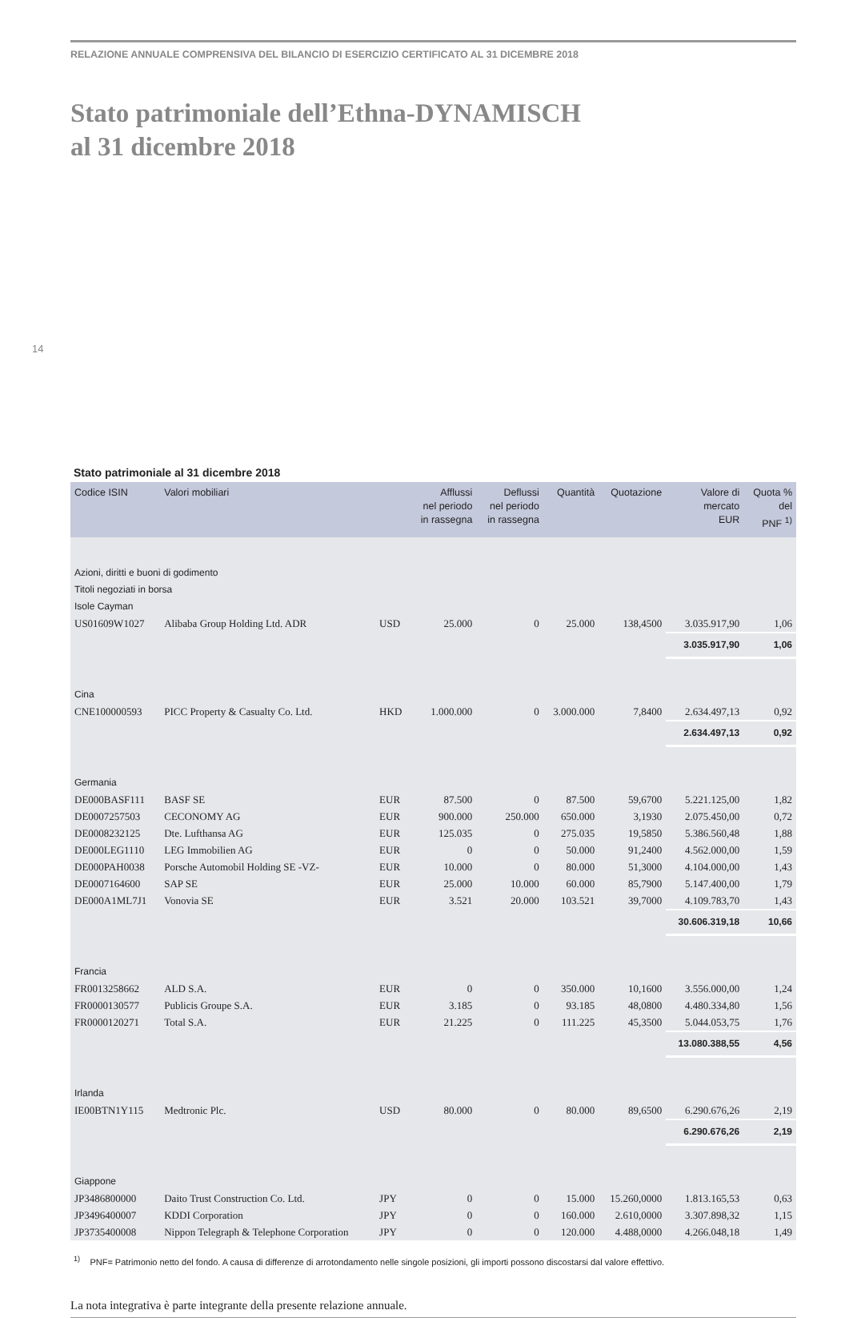RELAZIONE ANNUALE COMPRENSIVA DEL BILANCIO DI ESERCIZIO CERTIFICATO AL 31 DICEMBRE 2018
Stato patrimoniale dell’Ethna-DYNAMISCH
al 31 dicembre 2018
14
Stato patrimoniale al 31 dicembre 2018
| Codice ISIN | Valori mobiliari | | Afflussi nel periodo in rassegna | Deflussi nel periodo in rassegna | Quantità | Quotazione | Valore di mercato EUR | Quota % del PNF <sup>1)</sup> |
| --- | --- | --- | --- | --- | --- | --- | --- | --- |
| Azioni, diritti e buoni di godimento | | | | | | | | |
| Titoli negoziati in borsa | | | | | | | | |
| Isole Cayman | | | | | | | | |
| US01609W1027 | Alibaba Group Holding Ltd. ADR | USD | 25.000 | 0 | 25.000 | 138,4500 | 3.035.917,90 | 1,06 |
| | | | | | | | 3.035.917,90 | 1,06 |
| Cina | | | | | | | | |
| CNE100000593 | PICC Property & Casualty Co. Ltd. | HKD | 1.000.000 | 0 | 3.000.000 | 7,8400 | 2.634.497,13 | 0,92 |
| | | | | | | | 2.634.497,13 | 0,92 |
| Germania | | | | | | | | |
| DE000BASF111 | BASF SE | EUR | 87.500 | 0 | 87.500 | 59,6700 | 5.221.125,00 | 1,82 |
| DE0007257503 | CECONOMY AG | EUR | 900.000 | 250.000 | 650.000 | 3,1930 | 2.075.450,00 | 0,72 |
| DE0008232125 | Dte. Lufthansa AG | EUR | 125.035 | 0 | 275.035 | 19,5850 | 5.386.560,48 | 1,88 |
| DE000LEG1110 | LEG Immobilien AG | EUR | 0 | 0 | 50.000 | 91,2400 | 4.562.000,00 | 1,59 |
| DE000PAH0038 | Porsche Automobil Holding SE -VZ- | EUR | 10.000 | 0 | 80.000 | 51,3000 | 4.104.000,00 | 1,43 |
| DE0007164600 | SAP SE | EUR | 25.000 | 10.000 | 60.000 | 85,7900 | 5.147.400,00 | 1,79 |
| DE000A1ML7J1 | Vonovia SE | EUR | 3.521 | 20.000 | 103.521 | 39,7000 | 4.109.783,70 | 1,43 |
| | | | | | | | 30.606.319,18 | 10,66 |
| Francia | | | | | | | | |
| FR0013258662 | ALD S.A. | EUR | 0 | 0 | 350.000 | 10,1600 | 3.556.000,00 | 1,24 |
| FR0000130577 | Publicis Groupe S.A. | EUR | 3.185 | 0 | 93.185 | 48,0800 | 4.480.334,80 | 1,56 |
| FR0000120271 | Total S.A. | EUR | 21.225 | 0 | 111.225 | 45,3500 | 5.044.053,75 | 1,76 |
| | | | | | | | 13.080.388,55 | 4,56 |
| Irlanda | | | | | | | | |
| IE00BTN1Y115 | Medtronic Plc. | USD | 80.000 | 0 | 80.000 | 89,6500 | 6.290.676,26 | 2,19 |
| | | | | | | | 6.290.676,26 | 2,19 |
| Giappone | | | | | | | | |
| JP3486800000 | Daito Trust Construction Co. Ltd. | JPY | 0 | 0 | 15.000 | 15.260,0000 | 1.813.165,53 | 0,63 |
| JP3496400007 | KDDI Corporation | JPY | 0 | 0 | 160.000 | 2.610,0000 | 3.307.898,32 | 1,15 |
| JP3735400008 | Nippon Telegraph & Telephone Corporation | JPY | 0 | 0 | 120.000 | 4.488,0000 | 4.266.048,18 | 1,49 |
<sup>1)</sup> PNF= Patrimonio netto del fondo. A causa di differenze di arrotondamento nelle singole posizioni, gli importi possono discostarsi dal valore effettivo.
La nota integrativa è parte integrante della presente relazione annuale.